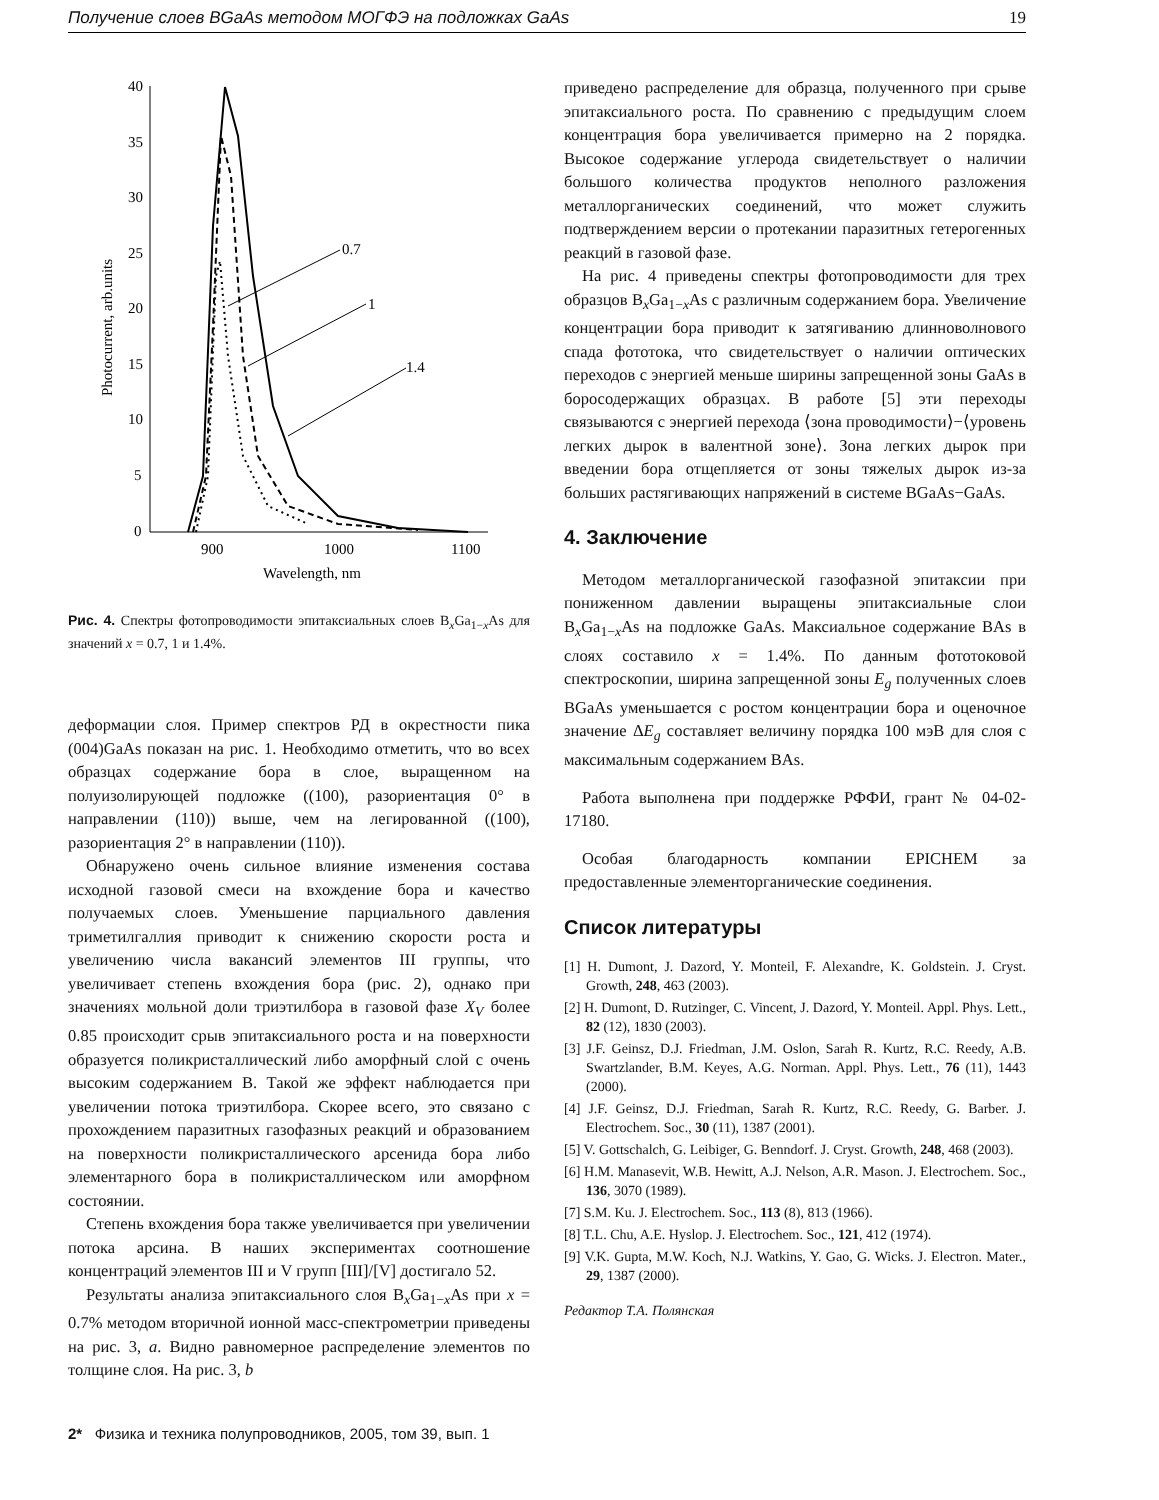Получение слоев BGaAs методом МОГФЭ на подложках GaAs 19
40
35
30
25
20
15
10
5
0
900
1000
1100
Wavelength, nm
Photocurrent, arb.units
0.7
1
1.4
Рис. 4. Спектры фотопроводимости эпитаксиальных слоев B<sub>x</sub>Ga<sub>1−x</sub>As для значений x = 0.7, 1 и 1.4%.
деформации слоя. Пример спектров РД в окрестности пика (004)GaAs показан на рис. 1. Необходимо отметить, что во всех образцах содержание бора в слое, выращенном на полуизолирующей подложке ((100), разориентация 0° в направлении (110)) выше, чем на легированной ((100), разориентация 2° в направлении (110)).
Обнаружено очень сильное влияние изменения состава исходной газовой смеси на вхождение бора и качество получаемых слоев. Уменьшение парциального давления триметилгаллия приводит к снижению скорости роста и увеличению числа вакансий элементов III группы, что увеличивает степень вхождения бора (рис. 2), однако при значениях мольной доли триэтилбора в газовой фазе X<sub>V</sub> более 0.85 происходит срыв эпитаксиального роста и на поверхности образуется поликристаллический либо аморфный слой с очень высоким содержанием B. Такой же эффект наблюдается при увеличении потока триэтилбора. Скорее всего, это связано с прохождением паразитных газофазных реакций и образованием на поверхности поликристаллического арсенида бора либо элементарного бора в поликристаллическом или аморфном состоянии.
Степень вхождения бора также увеличивается при увеличении потока арсина. В наших экспериментах соотношение концентраций элементов III и V групп [III]/[V] достигало 52.
Результаты анализа эпитаксиального слоя B<sub>x</sub>Ga<sub>1−x</sub>As при x = 0.7% методом вторичной ионной масс-спектрометрии приведены на рис. 3, a. Видно равномерное распределение элементов по толщине слоя. На рис. 3, b
приведено распределение для образца, полученного при срыве эпитаксиального роста. По сравнению с предыдущим слоем концентрация бора увеличивается примерно на 2 порядка. Высокое содержание углерода свидетельствует о наличии большого количества продуктов неполного разложения металлорганических соединений, что может служить подтверждением версии о протекании паразитных гетерогенных реакций в газовой фазе.
На рис. 4 приведены спектры фотопроводимости для трех образцов B<sub>x</sub>Ga<sub>1−x</sub>As с различным содержанием бора. Увеличение концентрации бора приводит к затягиванию длинноволнового спада фототока, что свидетельствует о наличии оптических переходов с энергией меньше ширины запрещенной зоны GaAs в боросодержащих образцах. В работе [5] эти переходы связываются с энергией перехода ⟨зона проводимости⟩−⟨уровень легких дырок в валентной зоне⟩. Зона легких дырок при введении бора отщепляется от зоны тяжелых дырок из-за больших растягивающих напряжений в системе BGaAs−GaAs.
4. Заключение
Методом металлорганической газофазной эпитаксии при пониженном давлении выращены эпитаксиальные слои B<sub>x</sub>Ga<sub>1−x</sub>As на подложке GaAs. Максиальное содержание BAs в слоях составило x = 1.4%. По данным фототоковой спектроскопии, ширина запрещенной зоны E<sub>g</sub> полученных слоев BGaAs уменьшается с ростом концентрации бора и оценочное значение ΔE<sub>g</sub> составляет величину порядка 100 мэВ для слоя с максимальным содержанием BAs.
Работа выполнена при поддержке РФФИ, грант № 04-02-17180.
Особая благодарность компании EPICHEM за предоставленные элементорганические соединения.
Список литературы
[1] H. Dumont, J. Dazord, Y. Monteil, F. Alexandre, K. Goldstein. J. Cryst. Growth, 248, 463 (2003).
[2] H. Dumont, D. Rutzinger, C. Vincent, J. Dazord, Y. Monteil. Appl. Phys. Lett., 82 (12), 1830 (2003).
[3] J.F. Geinsz, D.J. Friedman, J.M. Oslon, Sarah R. Kurtz, R.C. Reedy, A.B. Swartzlander, B.M. Keyes, A.G. Norman. Appl. Phys. Lett., 76 (11), 1443 (2000).
[4] J.F. Geinsz, D.J. Friedman, Sarah R. Kurtz, R.C. Reedy, G. Barber. J. Electrochem. Soc., 30 (11), 1387 (2001).
[5] V. Gottschalch, G. Leibiger, G. Benndorf. J. Cryst. Growth, 248, 468 (2003).
[6] H.M. Manasevit, W.B. Hewitt, A.J. Nelson, A.R. Mason. J. Electrochem. Soc., 136, 3070 (1989).
[7] S.M. Ku. J. Electrochem. Soc., 113 (8), 813 (1966).
[8] T.L. Chu, A.E. Hyslop. J. Electrochem. Soc., 121, 412 (1974).
[9] V.K. Gupta, M.W. Koch, N.J. Watkins, Y. Gao, G. Wicks. J. Electron. Mater., 29, 1387 (2000).
Редактор Т.А. Полянская
2* Физика и техника полупроводников, 2005, том 39, вып. 1